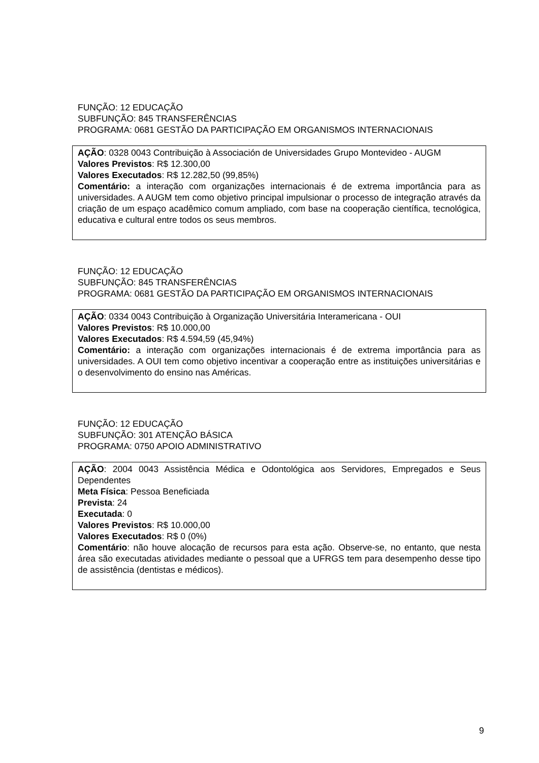FUNÇÃO: 12 EDUCAÇÃO
SUBFUNÇÃO: 845 TRANSFERÊNCIAS
PROGRAMA: 0681 GESTÃO DA PARTICIPAÇÃO EM ORGANISMOS INTERNACIONAIS
AÇÃO: 0328 0043 Contribuição à Associación de Universidades Grupo Montevideo - AUGM
Valores Previstos: R$ 12.300,00
Valores Executados: R$ 12.282,50 (99,85%)
Comentário: a interação com organizações internacionais é de extrema importância para as universidades. A AUGM tem como objetivo principal impulsionar o processo de integração através da criação de um espaço acadêmico comum ampliado, com base na cooperação científica, tecnológica, educativa e cultural entre todos os seus membros.
FUNÇÃO: 12 EDUCAÇÃO
SUBFUNÇÃO: 845 TRANSFERÊNCIAS
PROGRAMA: 0681 GESTÃO DA PARTICIPAÇÃO EM ORGANISMOS INTERNACIONAIS
AÇÃO: 0334 0043 Contribuição à Organização Universitária Interamericana - OUI
Valores Previstos: R$ 10.000,00
Valores Executados: R$ 4.594,59 (45,94%)
Comentário: a interação com organizações internacionais é de extrema importância para as universidades. A OUI tem como objetivo incentivar a cooperação entre as instituições universitárias e o desenvolvimento do ensino nas Américas.
FUNÇÃO: 12 EDUCAÇÃO
SUBFUNÇÃO: 301 ATENÇÃO BÁSICA
PROGRAMA: 0750 APOIO ADMINISTRATIVO
AÇÃO: 2004 0043 Assistência Médica e Odontológica aos Servidores, Empregados e Seus Dependentes
Meta Física: Pessoa Beneficiada
Prevista: 24
Executada: 0
Valores Previstos: R$ 10.000,00
Valores Executados: R$ 0 (0%)
Comentário: não houve alocação de recursos para esta ação. Observe-se, no entanto, que nesta área são executadas atividades mediante o pessoal que a UFRGS tem para desempenho desse tipo de assistência (dentistas e médicos).
9